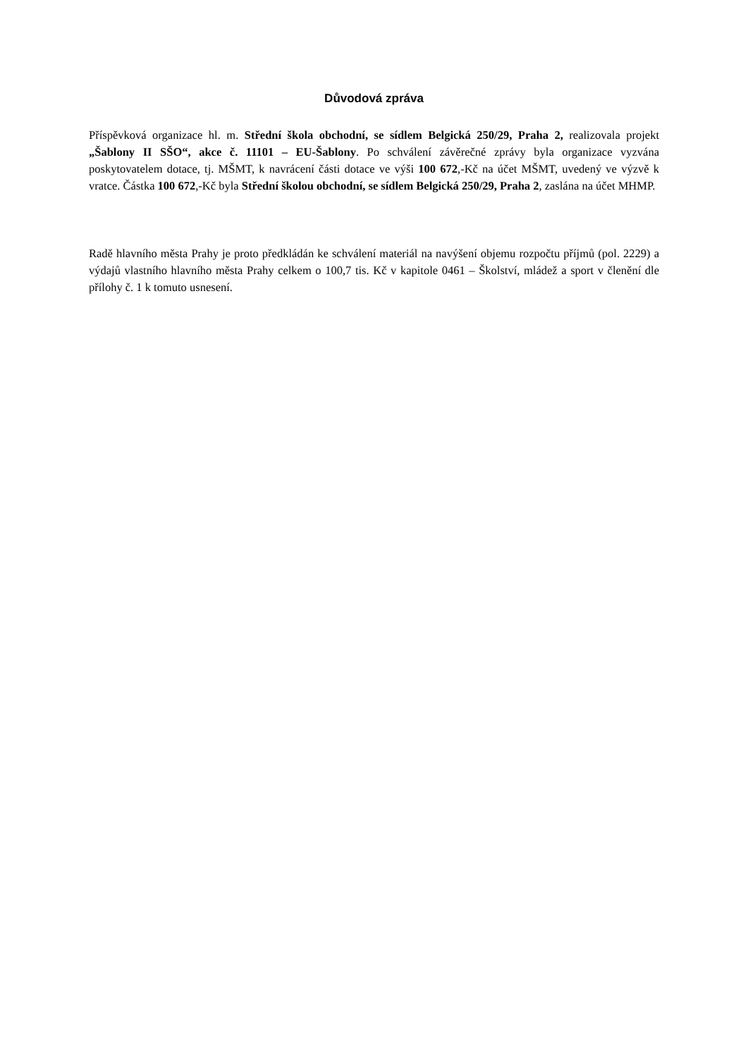Důvodová zpráva
Příspěvková organizace hl. m. Střední škola obchodní, se sídlem Belgická 250/29, Praha 2, realizovala projekt „Šablony II SŠO“, akce č. 11101 – EU-Šablony. Po schválení závěrečné zprávy byla organizace vyzvána poskytovatelem dotace, tj. MŠMT, k navrácení části dotace ve výši 100 672,-Kč na účet MŠMT, uvedený ve výzvě k vratce. Částka 100 672,-Kč byla Střední školou obchodní, se sídlem Belgická 250/29, Praha 2, zaslána na účet MHMP.
Radě hlavního města Prahy je proto předkládán ke schválení materiál na navýšení objemu rozpočtu příjmů (pol. 2229) a výdajů vlastního hlavního města Prahy celkem o 100,7 tis. Kč v kapitole 0461 – Školství, mládež a sport v členění dle přílohy č. 1 k tomuto usnesení.